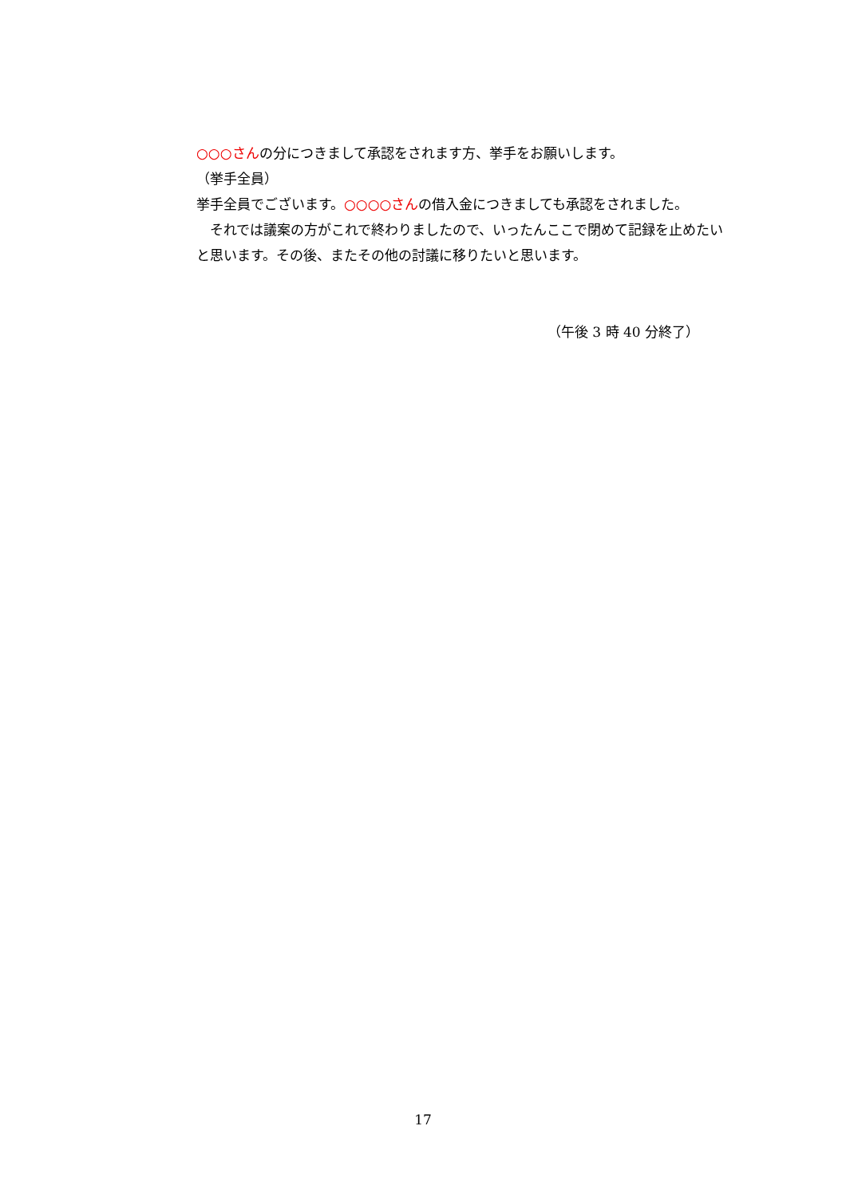○○○さんの分につきまして承認をされます方、挙手をお願いします。
（挙手全員）
挙手全員でございます。○○○○さんの借入金につきましても承認をされました。
　それでは議案の方がこれで終わりましたので、いったんここで閉めて記録を止めたいと思います。その後、またその他の討議に移りたいと思います。
（午後 3 時 40 分終了）
17